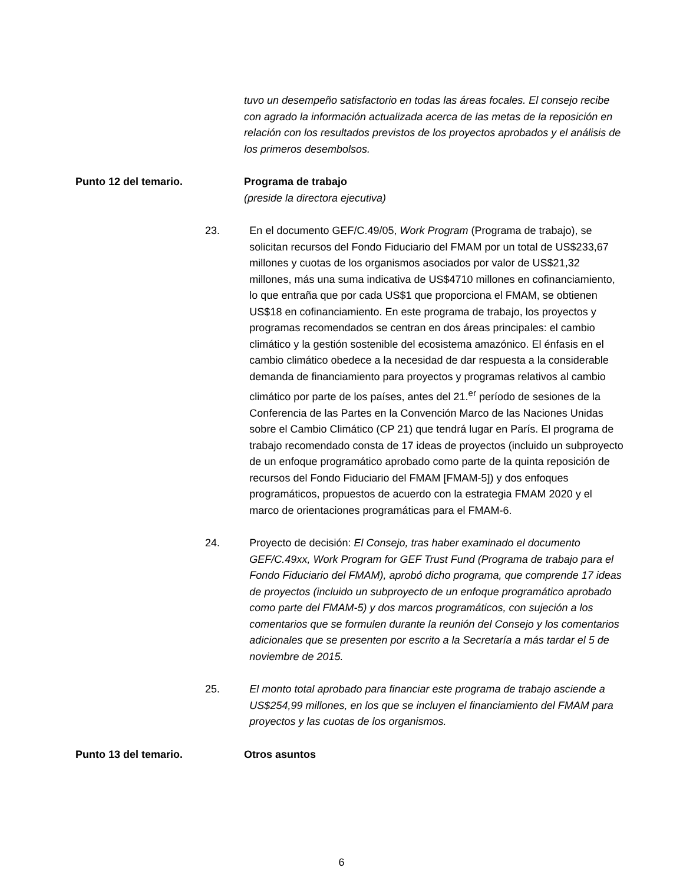tuvo un desempeño satisfactorio en todas las áreas focales. El consejo recibe con agrado la información actualizada acerca de las metas de la reposición en relación con los resultados previstos de los proyectos aprobados y el análisis de los primeros desembolsos.
Punto 12 del temario. Programa de trabajo
(preside la directora ejecutiva)
23. En el documento GEF/C.49/05, Work Program (Programa de trabajo), se solicitan recursos del Fondo Fiduciario del FMAM por un total de US$233,67 millones y cuotas de los organismos asociados por valor de US$21,32 millones, más una suma indicativa de US$4710 millones en cofinanciamiento, lo que entraña que por cada US$1 que proporciona el FMAM, se obtienen US$18 en cofinanciamiento. En este programa de trabajo, los proyectos y programas recomendados se centran en dos áreas principales: el cambio climático y la gestión sostenible del ecosistema amazónico. El énfasis en el cambio climático obedece a la necesidad de dar respuesta a la considerable demanda de financiamiento para proyectos y programas relativos al cambio climático por parte de los países, antes del 21.<sup>er</sup> período de sesiones de la Conferencia de las Partes en la Convención Marco de las Naciones Unidas sobre el Cambio Climático (CP 21) que tendrá lugar en París. El programa de trabajo recomendado consta de 17 ideas de proyectos (incluido un subproyecto de un enfoque programático aprobado como parte de la quinta reposición de recursos del Fondo Fiduciario del FMAM [FMAM-5]) y dos enfoques programáticos, propuestos de acuerdo con la estrategia FMAM 2020 y el marco de orientaciones programáticas para el FMAM-6.
24. Proyecto de decisión: El Consejo, tras haber examinado el documento GEF/C.49xx, Work Program for GEF Trust Fund (Programa de trabajo para el Fondo Fiduciario del FMAM), aprobó dicho programa, que comprende 17 ideas de proyectos (incluido un subproyecto de un enfoque programático aprobado como parte del FMAM-5) y dos marcos programáticos, con sujeción a los comentarios que se formulen durante la reunión del Consejo y los comentarios adicionales que se presenten por escrito a la Secretaría a más tardar el 5 de noviembre de 2015.
25. El monto total aprobado para financiar este programa de trabajo asciende a US$254,99 millones, en los que se incluyen el financiamiento del FMAM para proyectos y las cuotas de los organismos.
Punto 13 del temario. Otros asuntos
6